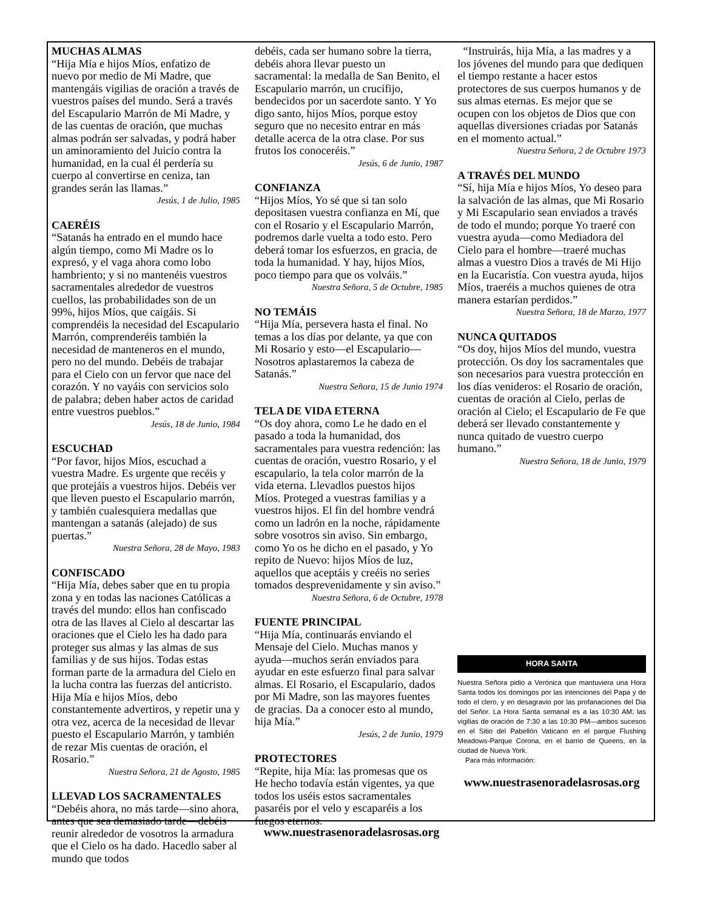MUCHAS ALMAS
“Hija Mía e hijos Míos, enfatizo de nuevo por medio de Mi Madre, que mantengáis vigilias de oración a través de vuestros países del mundo. Será a través del Escapulario Marrón de Mi Madre, y de las cuentas de oración, que muchas almas podrán ser salvadas, y podrá haber un aminoramiento del Juicio contra la humanidad, en la cual él perdería su cuerpo al convertirse en ceniza, tan grandes serán las llamas.”
Jesús, 1 de Julio, 1985
CAERÉIS
“Satanás ha entrado en el mundo hace algún tiempo, como Mi Madre os lo expresó, y el vaga ahora como lobo hambriento; y si no mantenéis vuestros sacramentales alrededor de vuestros cuellos, las probabilidades son de un 99%, hijos Míos, que caigáis. Si comprendéis la necesidad del Escapulario Marrón, comprenderéis también la necesidad de manteneros en el mundo, pero no del mundo. Debéis de trabajar para el Cielo con un fervor que nace del corazón. Y no vayáis con servicios solo de palabra; deben haber actos de caridad entre vuestros pueblos.”
Jesús, 18 de Junio, 1984
ESCUCHAD
“Por favor, hijos Míos, escuchad a vuestra Madre. Es urgente que recéis y que protejáis a vuestros hijos. Debéis ver que lleven puesto el Escapulario marrón, y también cualesquiera medallas que mantengan a satanás (alejado) de sus puertas.”
Nuestra Señora, 28 de Mayo, 1983
CONFISCADO
“Hija Mía, debes saber que en tu propia zona y en todas las naciones Católicas a través del mundo: ellos han confiscado otra de las llaves al Cielo al descartar las oraciones que el Cielo les ha dado para proteger sus almas y las almas de sus familias y de sus hijos. Todas estas forman parte de la armadura del Cielo en la lucha contra las fuerzas del anticristo. Hija Mía e hijos Míos, debo constantemente advertiros, y repetir una y otra vez, acerca de la necesidad de llevar puesto el Escapulario Marrón, y también de rezar Mis cuentas de oración, el Rosario.”
Nuestra Señora, 21 de Agosto, 1985
LLEVAD LOS SACRAMENTALES
“Debéis ahora, no más tarde—sino ahora, antes que sea demasiado tarde—debéis reunir alrededor de vosotros la armadura que el Cielo os ha dado. Hacedlo saber al mundo que todos
debéis, cada ser humano sobre la tierra, debéis ahora llevar puesto un sacramental: la medalla de San Benito, el Escapulario marrón, un crucifijo, bendecidos por un sacerdote santo. Y Yo digo santo, hijos Míos, porque estoy seguro que no necesito entrar en más detalle acerca de la otra clase. Por sus frutos los conoceréis.”
Jesús, 6 de Junio, 1987
CONFIANZA
“Hijos Míos, Yo sé que si tan solo depositasen vuestra confianza en Mí, que con el Rosario y el Escapulario Marrón, podremos darle vuelta a todo esto. Pero deberá tomar los esfuerzos, en gracia, de toda la humanidad. Y hay, hijos Míos, poco tiempo para que os volváis.”
Nuestra Señora, 5 de Octubre, 1985
NO TEMÁIS
“Hija Mía, persevera hasta el final. No temas a los días por delante, ya que con Mi Rosario y esto—el Escapulario—Nosotros aplastaremos la cabeza de Satanás.”
Nuestra Señora, 15 de Junio 1974
TELA DE VIDA ETERNA
“Os doy ahora, como Le he dado en el pasado a toda la humanidad, dos sacramentales para vuestra redención: las cuentas de oración, vuestro Rosario, y el escapulario, la tela color marrón de la vida eterna. Llevadlos puestos hijos Míos. Proteged a vuestras familias y a vuestros hijos. El fin del hombre vendrá como un ladrón en la noche, rápidamente sobre vosotros sin aviso. Sin embargo, como Yo os he dicho en el pasado, y Yo repito de Nuevo: hijos Míos de luz, aquellos que aceptáis y creéis no series tomados desprevenidamente y sin aviso.”
Nuestra Señora, 6 de Octubre, 1978
FUENTE PRINCIPAL
“Hija Mía, continuarás enviando el Mensaje del Cielo. Muchas manos y ayuda—muchos serán enviados para ayudar en este esfuerzo final para salvar almas. El Rosario, el Escapulario, dados por Mi Madre, son las mayores fuentes de gracias. Da a conocer esto al mundo, hija Mía.”
Jesús, 2 de Junio, 1979
PROTECTORES
“Repite, hija Mía: las promesas que os He hecho todavía están vigentes, ya que todos los uséis estos sacramentales pasaréis por el velo y escaparéis a los fuegos eternos.
“Instruirás, hija Mía, a las madres y a los jóvenes del mundo para que dediquen el tiempo restante a hacer estos protectores de sus cuerpos humanos y de sus almas eternas. Es mejor que se ocupen con los objetos de Dios que con aquellas diversiones criadas por Satanás en el momento actual.”
Nuestra Señora, 2 de Octubre 1973
A TRAVÉS DEL MUNDO
“Sí, hija Mía e hijos Míos, Yo deseo para la salvación de las almas, que Mi Rosario y Mi Escapulario sean enviados a través de todo el mundo; porque Yo traeré con vuestra ayuda—como Mediadora del Cielo para el hombre—traeré muchas almas a vuestro Dios a través de Mi Hijo en la Eucaristía. Con vuestra ayuda, hijos Míos, traeréis a muchos quienes de otra manera estarían perdidos.”
Nuestra Señora, 18 de Marzo, 1977
NUNCA QUITADOS
“Os doy, hijos Míos del mundo, vuestra protección. Os doy los sacramentales que son necesarios para vuestra protección en los días venideros: el Rosario de oración, cuentas de oración al Cielo, perlas de oración al Cielo; el Escapulario de Fe que deberá ser llevado constantemente y nunca quitado de vuestro cuerpo humano.”
Nuestra Señora, 18 de Junio, 1979
HORA SANTA
Nuestra Señora pidio a Verónica que mantuviera una Hora Santa todos los domingos por las intenciones del Papa y de todo el clero, y en desagravio por las profanaciones del Dia del Señor. La Hora Santa semanal es a las 10:30 AM; las vigilias de oración de 7:30 a las 10:30 PM—ambos sucesos en el Sitio del Pabellón Vaticano en el parque Flushing Meadows-Parque Corona, en el barrio de Queens, en la ciudad de Nueva York.
Para más información:
www.nuestrasenoradelasrosas.org
www.nuestrasenoradelasrosas.org